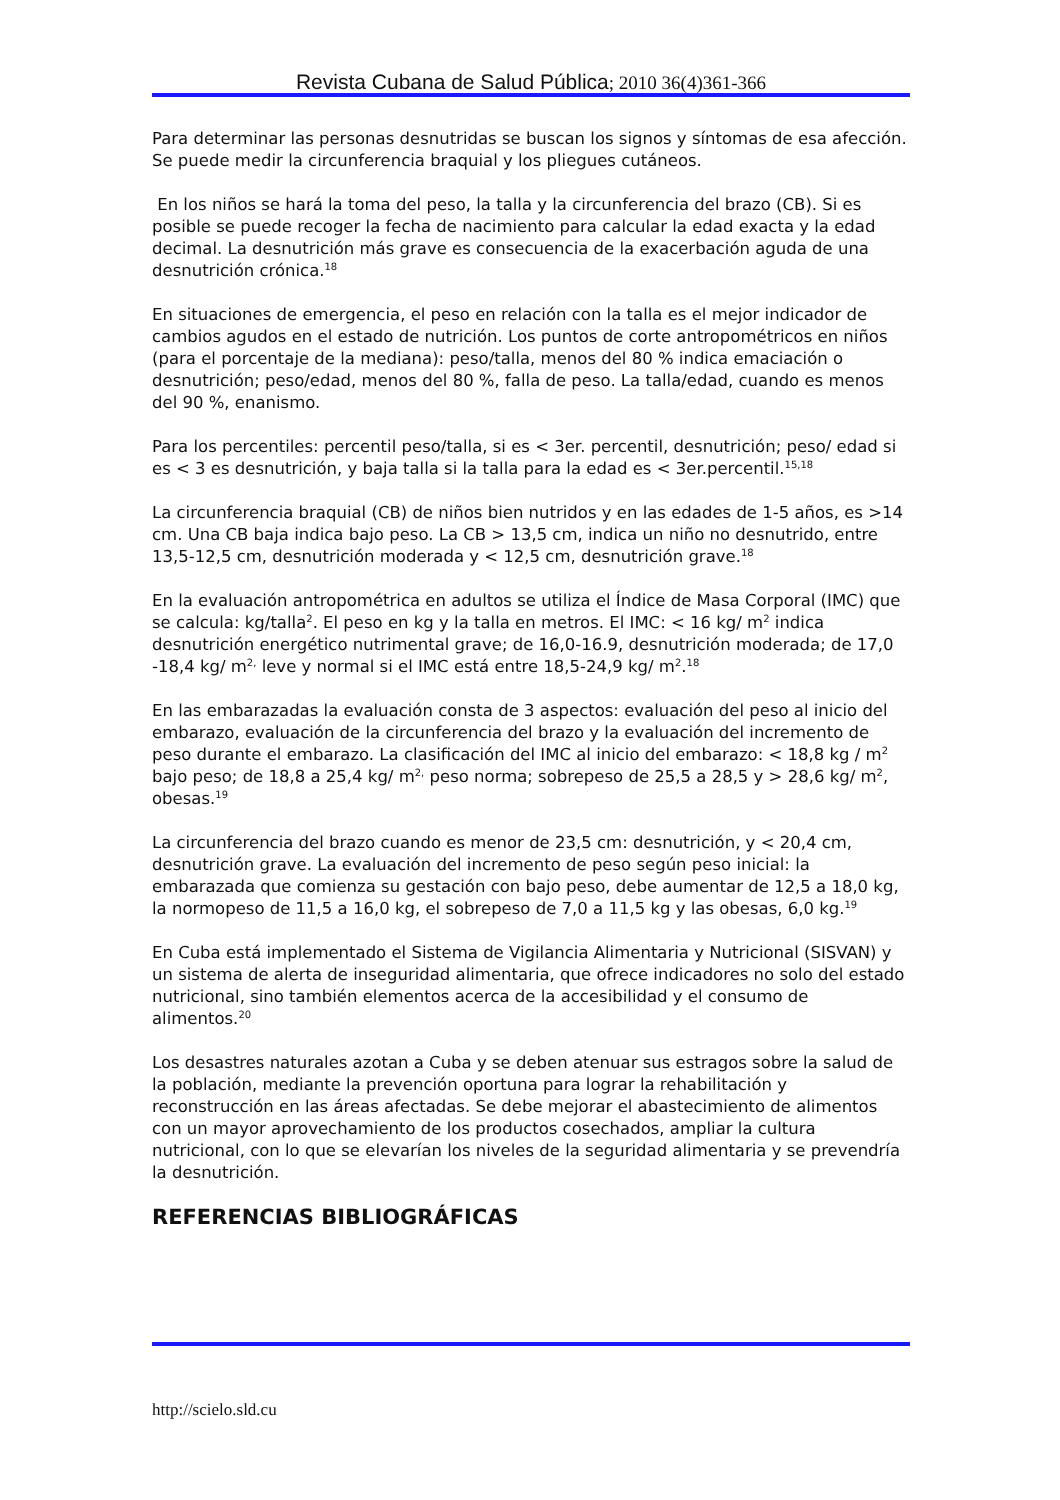Revista Cubana de Salud Pública; 2010 36(4)361-366
Para determinar las personas desnutridas se buscan los signos y síntomas de esa afección. Se puede medir la circunferencia braquial y los pliegues cutáneos.
En los niños se hará la toma del peso, la talla y la circunferencia del brazo (CB). Si es posible se puede recoger la fecha de nacimiento para calcular la edad exacta y la edad decimal. La desnutrición más grave es consecuencia de la exacerbación aguda de una desnutrición crónica.<sup>18</sup>
En situaciones de emergencia, el peso en relación con la talla es el mejor indicador de cambios agudos en el estado de nutrición. Los puntos de corte antropométricos en niños (para el porcentaje de la mediana): peso/talla, menos del 80 % indica emaciación o desnutrición; peso/edad, menos del 80 %, falla de peso. La talla/edad, cuando es menos del 90 %, enanismo.
Para los percentiles: percentil peso/talla, si es < 3er. percentil, desnutrición; peso/ edad si es < 3 es desnutrición, y baja talla si la talla para la edad es < 3er.percentil.<sup>15,18</sup>
La circunferencia braquial (CB) de niños bien nutridos y en las edades de 1-5 años, es >14 cm. Una CB baja indica bajo peso. La CB > 13,5 cm, indica un niño no desnutrido, entre 13,5-12,5 cm, desnutrición moderada y < 12,5 cm, desnutrición grave.<sup>18</sup>
En la evaluación antropométrica en adultos se utiliza el Índice de Masa Corporal (IMC) que se calcula: kg/talla<sup>2</sup>. El peso en kg y la talla en metros. El IMC: < 16 kg/ m<sup>2</sup> indica desnutrición energético nutrimental grave; de 16,0-16.9, desnutrición moderada; de 17,0 -18,4 kg/ m<sup>2,</sup> leve y normal si el IMC está entre 18,5-24,9 kg/ m<sup>2</sup>.<sup>18</sup>
En las embarazadas la evaluación consta de 3 aspectos: evaluación del peso al inicio del embarazo, evaluación de la circunferencia del brazo y la evaluación del incremento de peso durante el embarazo. La clasificación del IMC al inicio del embarazo: < 18,8 kg / m<sup>2</sup> bajo peso; de 18,8 a 25,4 kg/ m<sup>2,</sup> peso norma; sobrepeso de 25,5 a 28,5 y > 28,6 kg/ m<sup>2</sup>, obesas.<sup>19</sup>
La circunferencia del brazo cuando es menor de 23,5 cm: desnutrición, y < 20,4 cm, desnutrición grave. La evaluación del incremento de peso según peso inicial: la embarazada que comienza su gestación con bajo peso, debe aumentar de 12,5 a 18,0 kg, la normopeso de 11,5 a 16,0 kg, el sobrepeso de 7,0 a 11,5 kg y las obesas, 6,0 kg.<sup>19</sup>
En Cuba está implementado el Sistema de Vigilancia Alimentaria y Nutricional (SISVAN) y un sistema de alerta de inseguridad alimentaria, que ofrece indicadores no solo del estado nutricional, sino también elementos acerca de la accesibilidad y el consumo de alimentos.<sup>20</sup>
Los desastres naturales azotan a Cuba y se deben atenuar sus estragos sobre la salud de la población, mediante la prevención oportuna para lograr la rehabilitación y reconstrucción en las áreas afectadas. Se debe mejorar el abastecimiento de alimentos con un mayor aprovechamiento de los productos cosechados, ampliar la cultura nutricional, con lo que se elevarían los niveles de la seguridad alimentaria y se prevendría la desnutrición.
REFERENCIAS BIBLIOGRÁFICAS
http://scielo.sld.cu